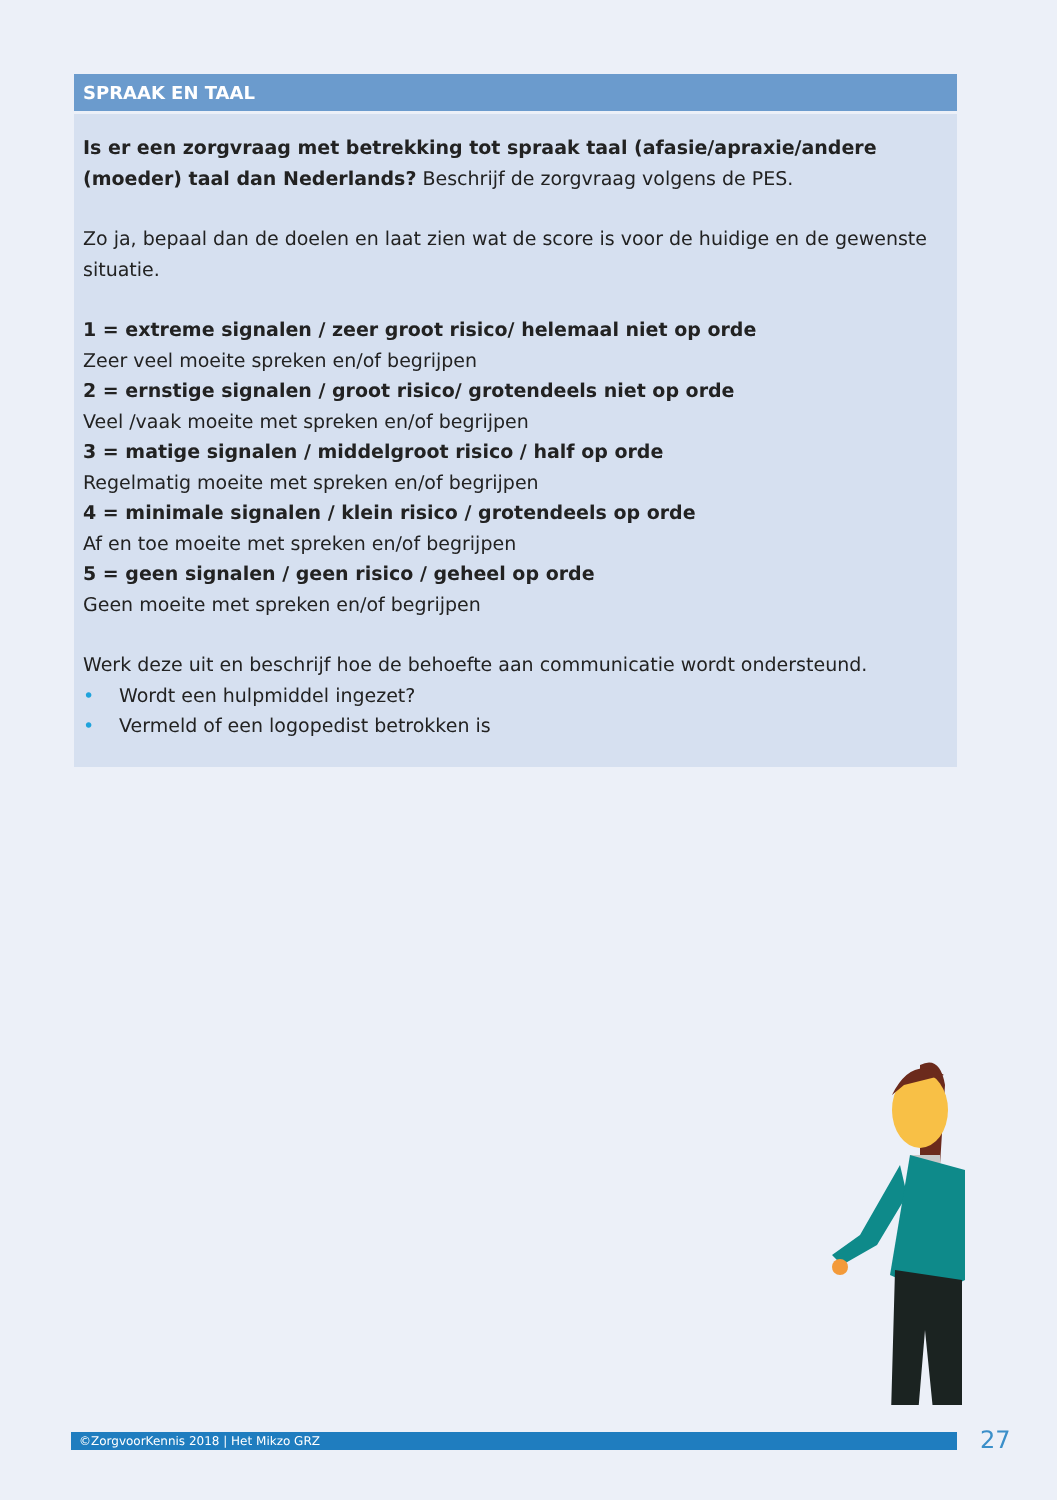SPRAAK EN TAAL
Is er een zorgvraag met betrekking tot spraak taal (afasie/apraxie/andere (moeder) taal dan Nederlands? Beschrijf de zorgvraag volgens de PES.
Zo ja, bepaal dan de doelen en laat zien wat de score is voor de huidige en de gewenste situatie.
1 = extreme signalen / zeer groot risico/ helemaal niet op orde
Zeer veel moeite spreken en/of begrijpen
2 = ernstige signalen / groot risico/ grotendeels niet op orde
Veel /vaak moeite met spreken en/of begrijpen
3 = matige signalen / middelgroot risico / half op orde
Regelmatig moeite met spreken en/of begrijpen
4 = minimale signalen / klein risico / grotendeels op orde
Af en toe moeite met spreken en/of begrijpen
5 = geen signalen / geen risico / geheel op orde
Geen moeite met spreken en/of begrijpen
Werk deze uit en beschrijf hoe de behoefte aan communicatie wordt ondersteund.
• Wordt een hulpmiddel ingezet?
• Vermeld of een logopedist betrokken is
©ZorgvoorKennis 2018 | Het Mikzo GRZ 27